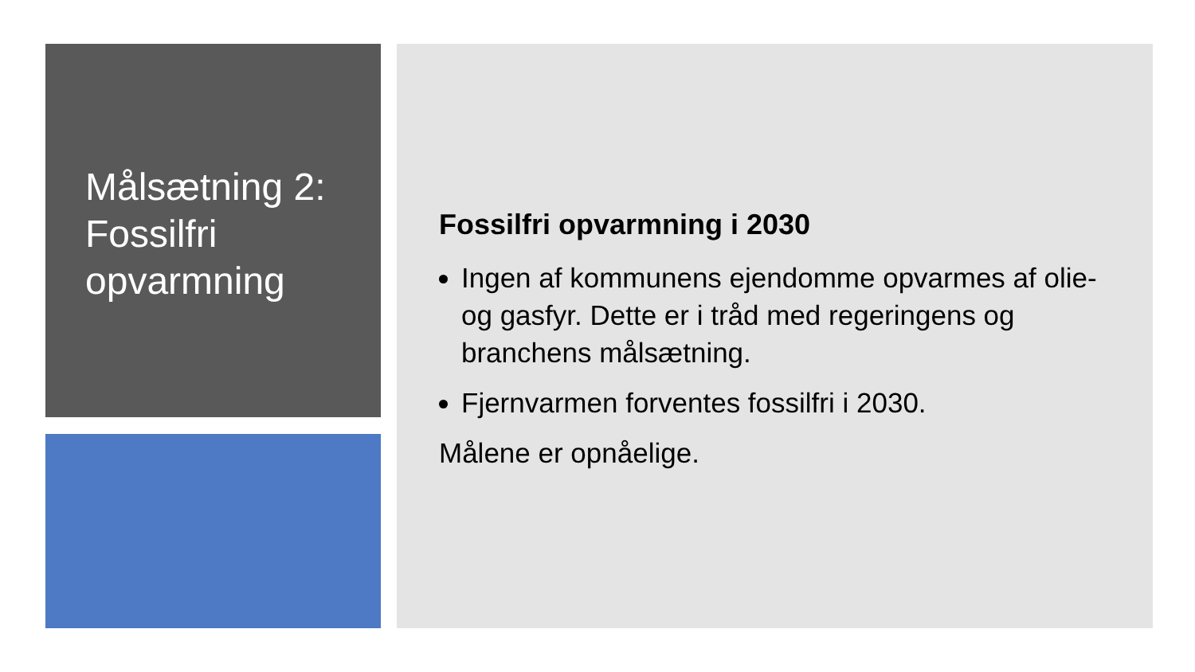Målsætning 2: Fossilfri opvarmning
Fossilfri opvarmning i 2030
Ingen af kommunens ejendomme opvarmes af olie- og gasfyr. Dette er i tråd med regeringens og branchens målsætning.
Fjernvarmen forventes fossilfri i 2030.
Målene er opnåelige.